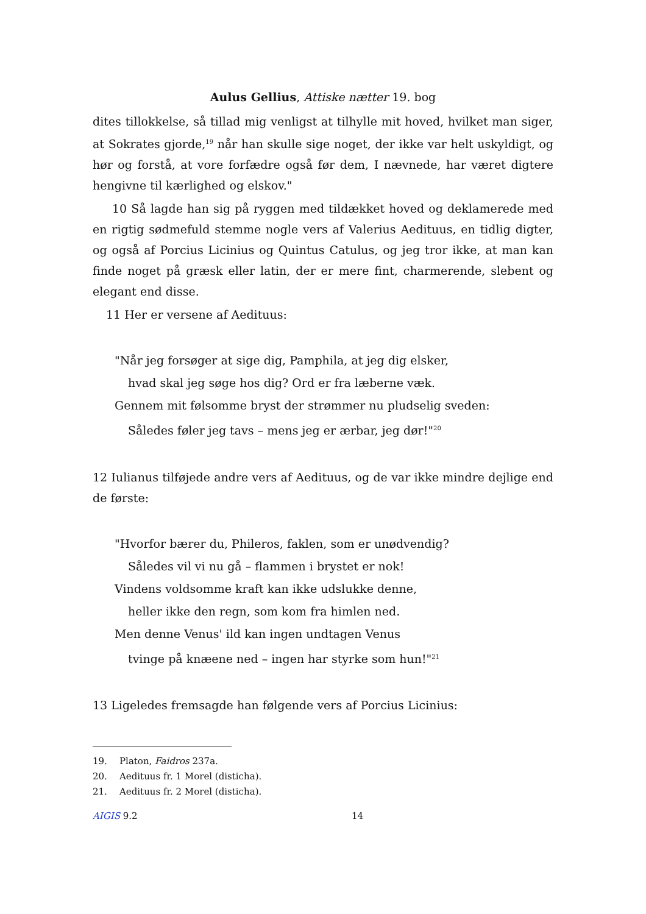Aulus Gellius, Attiske nætter 19. bog
dites tillokkelse, så tillad mig venligst at tilhylle mit hoved, hvilket man siger, at Sokrates gjorde,<sup>19</sup> når han skulle sige noget, der ikke var helt uskyldigt, og hør og forstå, at vore forfædre også før dem, I nævnede, har været digtere hengivne til kærlighed og elskov."
10 Så lagde han sig på ryggen med tildækket hoved og deklamerede med en rigtig sødmefuld stemme nogle vers af Valerius Aedituus, en tidlig digter, og også af Porcius Licinius og Quintus Catulus, og jeg tror ikke, at man kan finde noget på græsk eller latin, der er mere fint, charmerende, slebent og elegant end disse.
11 Her er versene af Aedituus:
"Når jeg forsøger at sige dig, Pamphila, at jeg dig elsker,
hvad skal jeg søge hos dig? Ord er fra læberne væk.
Gennem mit følsomme bryst der strømmer nu pludselig sveden:
Således føler jeg tavs – mens jeg er ærbar, jeg dør!"<sup>20</sup>
12 Iulianus tilføjede andre vers af Aedituus, og de var ikke mindre dejlige end de første:
"Hvorfor bærer du, Phileros, faklen, som er unødvendig?
Således vil vi nu gå – flammen i brystet er nok!
Vindens voldsomme kraft kan ikke udslukke denne,
heller ikke den regn, som kom fra himlen ned.
Men denne Venus' ild kan ingen undtagen Venus
tvinge på knæene ned – ingen har styrke som hun!"<sup>21</sup>
13 Ligeledes fremsagde han følgende vers af Porcius Licinius:
19. Platon, Faidros 237a.
20. Aedituus fr. 1 Morel (disticha).
21. Aedituus fr. 2 Morel (disticha).
AIGIS 9.2 14